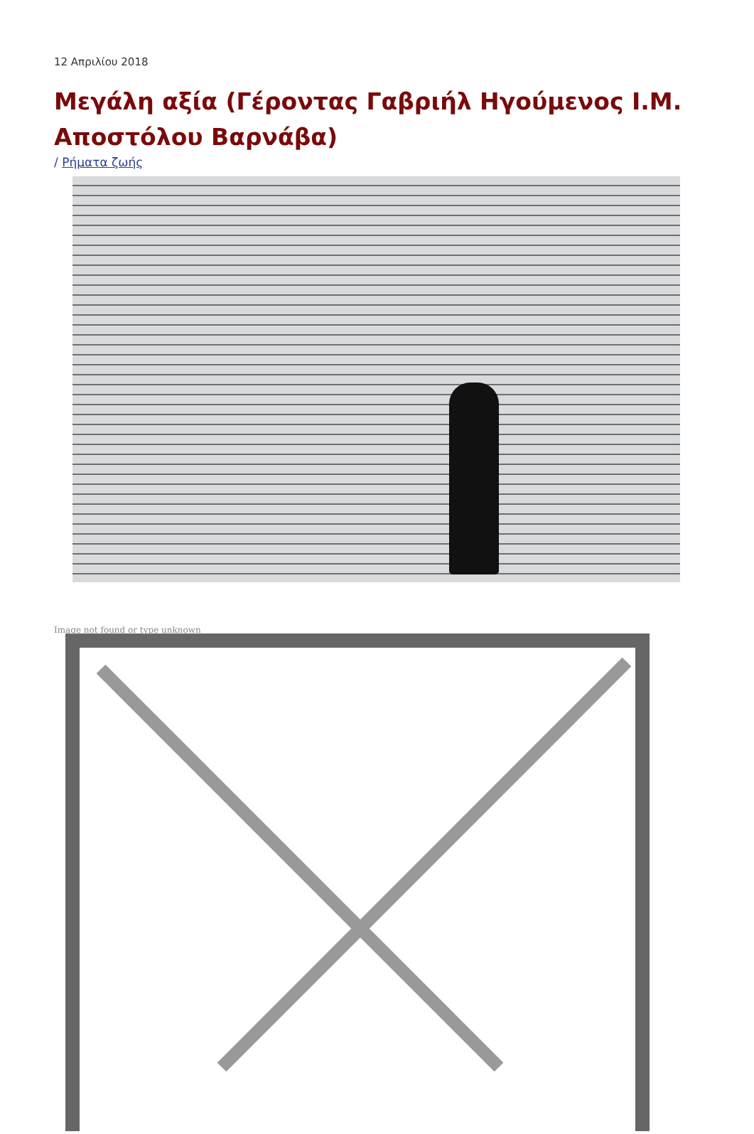12 Απριλίου 2018
Μεγάλη αξία (Γέροντας Γαβριήλ Ηγούμενος Ι.Μ. Αποστόλου Βαρνάβα)
/ Ρήματα ζωής
Image not found or type unknown